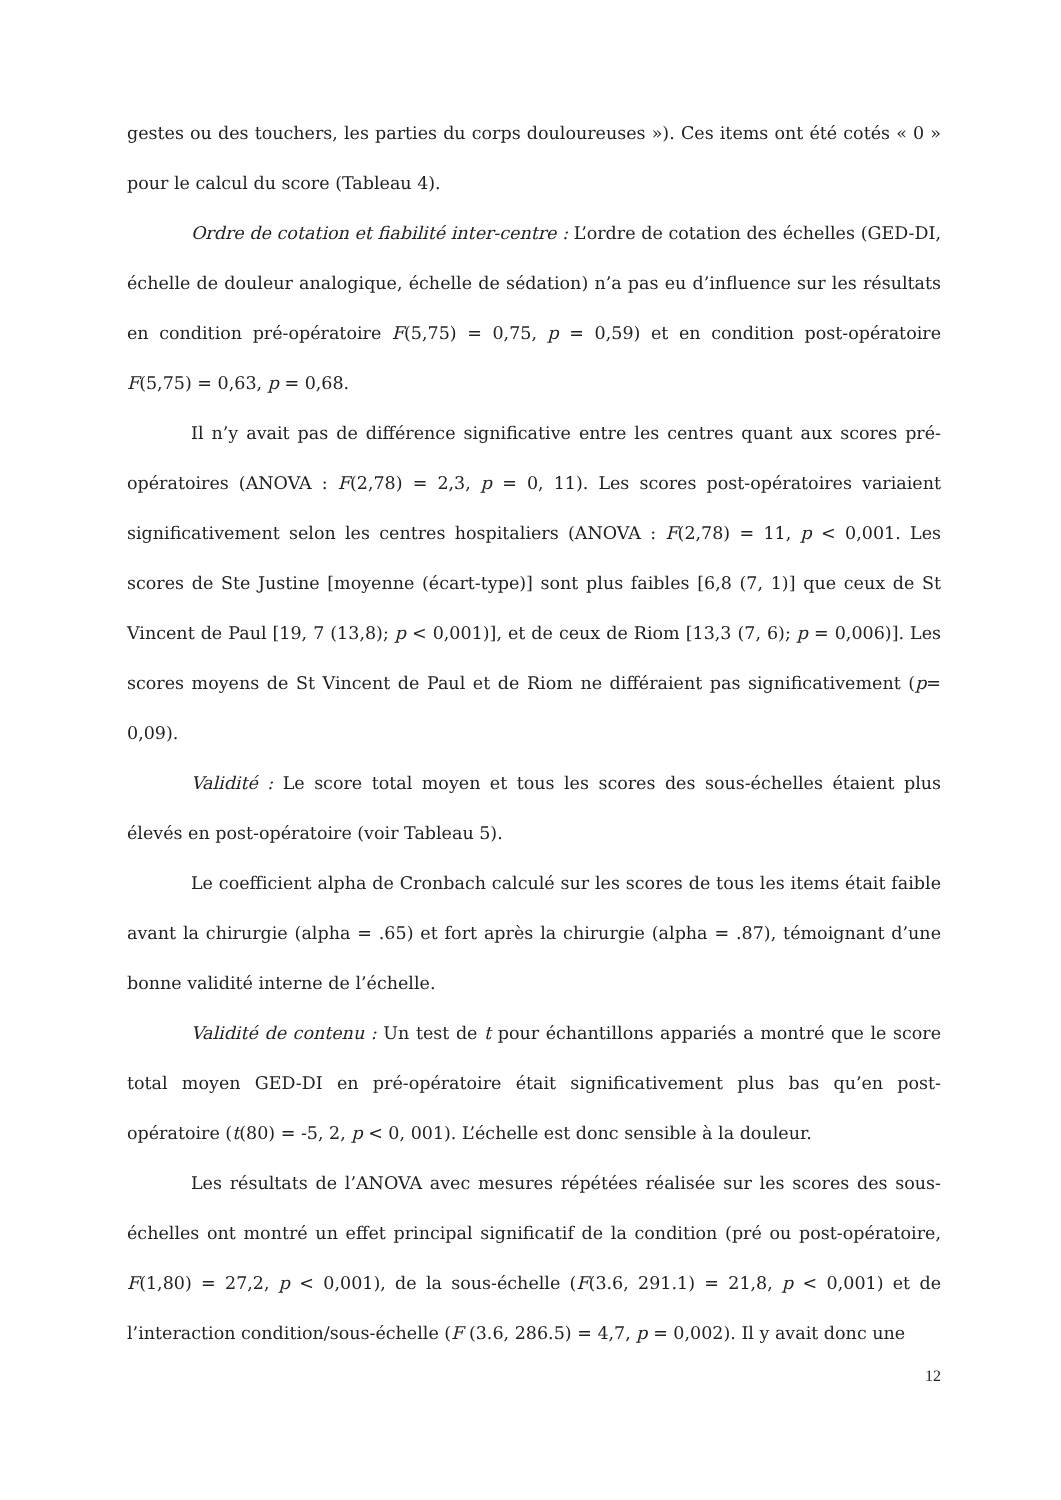gestes ou des touchers, les parties du corps douloureuses »). Ces items ont été cotés « 0 » pour le calcul du score (Tableau 4).
Ordre de cotation et fiabilité inter-centre : L’ordre de cotation des échelles (GED-DI, échelle de douleur analogique, échelle de sédation) n’a pas eu d’influence sur les résultats en condition pré-opératoire F(5,75) = 0,75, p = 0,59) et en condition post-opératoire F(5,75) = 0,63, p = 0,68.
Il n’y avait pas de différence significative entre les centres quant aux scores pré-opératoires (ANOVA : F(2,78) = 2,3, p = 0, 11). Les scores post-opératoires variaient significativement selon les centres hospitaliers (ANOVA : F(2,78) = 11, p < 0,001. Les scores de Ste Justine [moyenne (écart-type)] sont plus faibles [6,8 (7, 1)] que ceux de St Vincent de Paul [19, 7 (13,8); p < 0,001)], et de ceux de Riom [13,3 (7, 6); p = 0,006)]. Les scores moyens de St Vincent de Paul et de Riom ne différaient pas significativement (p= 0,09).
Validité : Le score total moyen et tous les scores des sous-échelles étaient plus élevés en post-opératoire (voir Tableau 5).
Le coefficient alpha de Cronbach calculé sur les scores de tous les items était faible avant la chirurgie (alpha = .65) et fort après la chirurgie (alpha = .87), témoignant d’une bonne validité interne de l’échelle.
Validité de contenu : Un test de t pour échantillons appariés a montré que le score total moyen GED-DI en pré-opératoire était significativement plus bas qu’en post-opératoire (t(80) = -5, 2, p < 0, 001). L’échelle est donc sensible à la douleur.
Les résultats de l’ANOVA avec mesures répétées réalisée sur les scores des sous-échelles ont montré un effet principal significatif de la condition (pré ou post-opératoire, F(1,80) = 27,2, p < 0,001), de la sous-échelle (F(3.6, 291.1) = 21,8, p < 0,001) et de l’interaction condition/sous-échelle (F (3.6, 286.5) = 4,7, p = 0,002). Il y avait donc une
12